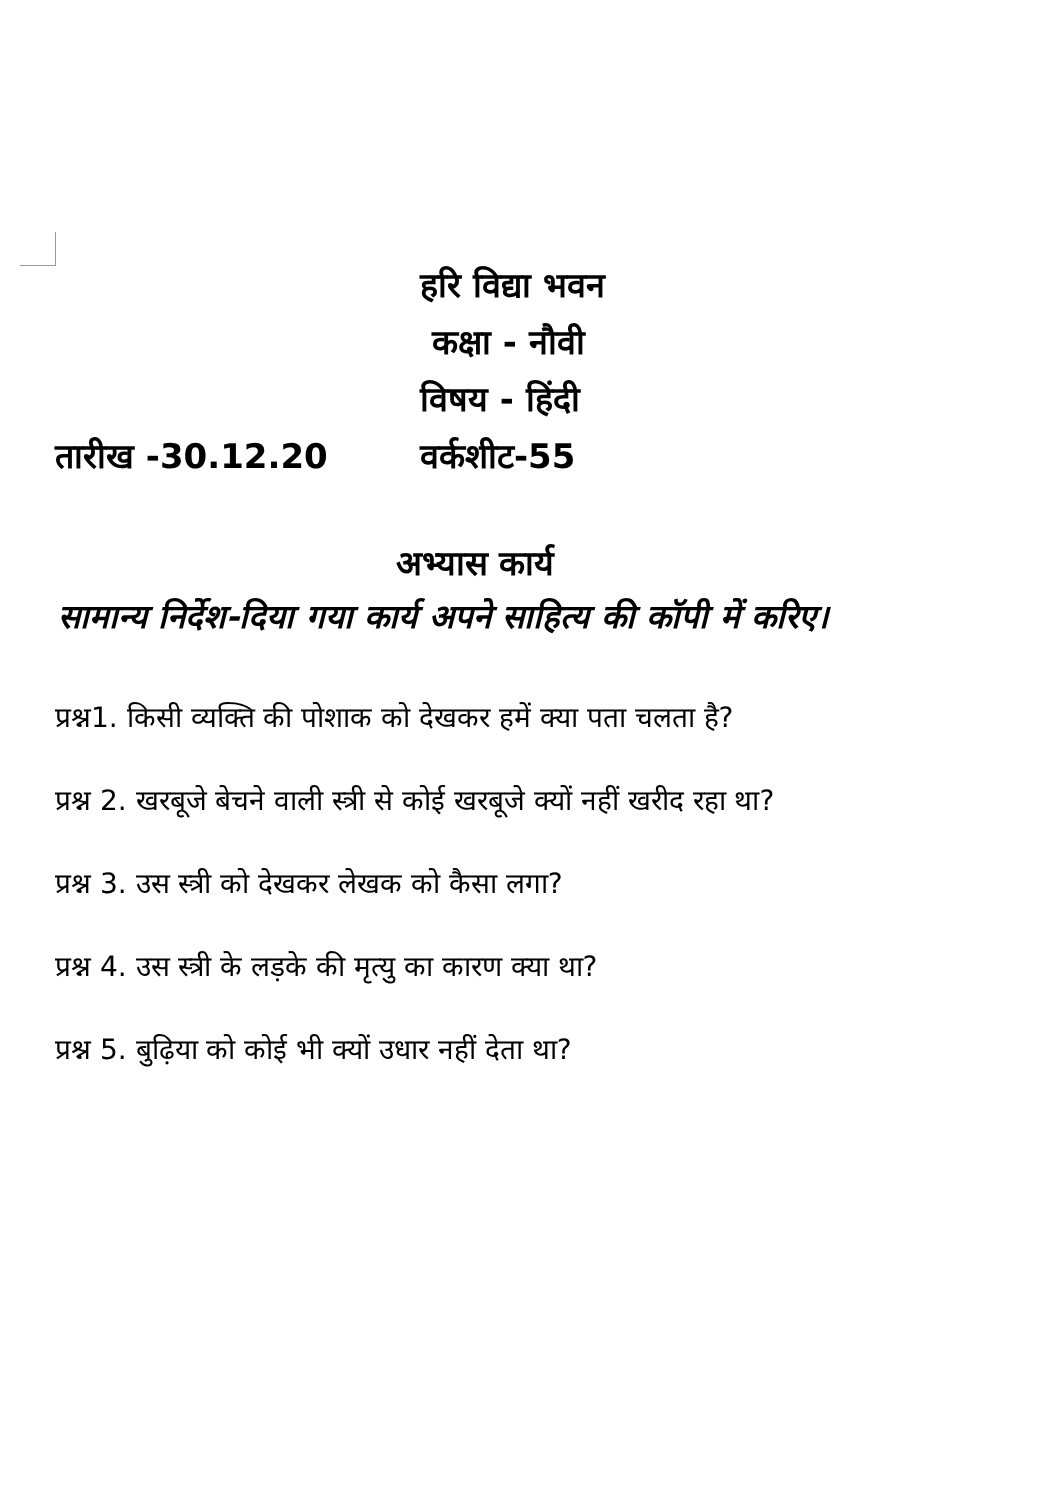हरि विद्या भवन
कक्षा - नौवी
विषय - हिंदी
तारीख -30.12.20 वर्कशीट-55
अभ्यास कार्य
सामान्य निर्देश-दिया गया कार्य अपने साहित्य की कॉपी में करिए।
प्रश्न1. किसी व्यक्ति की पोशाक को देखकर हमें क्या पता चलता है?
प्रश्न 2. खरबूजे बेचने वाली स्त्री से कोई खरबूजे क्यों नहीं खरीद रहा था?
प्रश्न 3. उस स्त्री को देखकर लेखक को कैसा लगा?
प्रश्न 4. उस स्त्री के लड़के की मृत्यु का कारण क्या था?
प्रश्न 5. बुढ़िया को कोई भी क्यों उधार नहीं देता था?